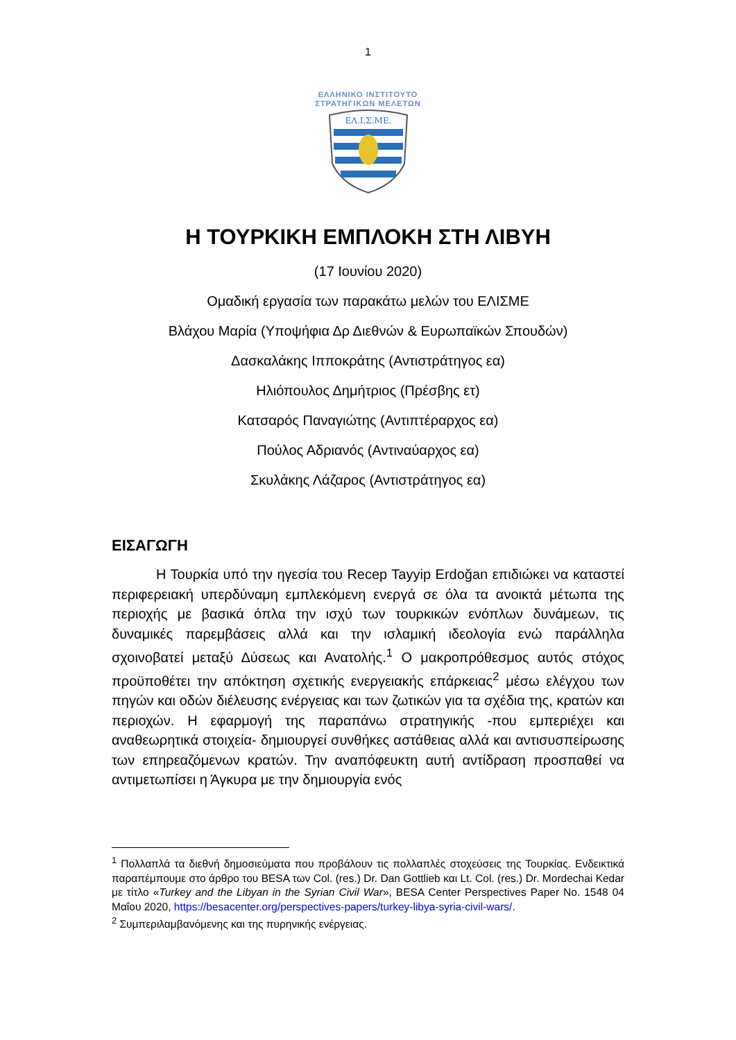1
ΕΛΛΗΝΙΚΟ ΙΝΣΤΙΤΟΥΤΟ
ΣΤΡΑΤΗΓΙΚΩΝ ΜΕΛΕΤΩΝ
ΕΛ.Ι.Σ.ΜΕ.
Η ΤΟΥΡΚΙΚΗ ΕΜΠΛΟΚΗ ΣΤΗ ΛΙΒΥΗ
(17 Ιουνίου 2020)
Ομαδική εργασία των παρακάτω μελών του ΕΛΙΣΜΕ
Βλάχου Μαρία (Υποψήφια Δρ Διεθνών & Ευρωπαϊκών Σπουδών)
Δασκαλάκης Ιπποκράτης (Αντιστράτηγος εα)
Ηλιόπουλος Δημήτριος (Πρέσβης ετ)
Κατσαρός Παναγιώτης (Αντιπτέραρχος εα)
Πούλος Αδριανός (Αντιναύαρχος εα)
Σκυλάκης Λάζαρος (Αντιστράτηγος εα)
ΕΙΣΑΓΩΓΗ
Η Τουρκία υπό την ηγεσία του Recep Tayyip Erdoğan επιδιώκει να καταστεί περιφερειακή υπερδύναμη εμπλεκόμενη ενεργά σε όλα τα ανοικτά μέτωπα της περιοχής με βασικά όπλα την ισχύ των τουρκικών ενόπλων δυνάμεων, τις δυναμικές παρεμβάσεις αλλά και την ισλαμική ιδεολογία ενώ παράλληλα σχοινοβατεί μεταξύ Δύσεως και Ανατολής.<sup>1</sup> Ο μακροπρόθεσμος αυτός στόχος προϋποθέτει την απόκτηση σχετικής ενεργειακής επάρκειας<sup>2</sup> μέσω ελέγχου των πηγών και οδών διέλευσης ενέργειας και των ζωτικών για τα σχέδια της, κρατών και περιοχών. Η εφαρμογή της παραπάνω στρατηγικής -που εμπεριέχει και αναθεωρητικά στοιχεία- δημιουργεί συνθήκες αστάθειας αλλά και αντισυσπείρωσης των επηρεαζόμενων κρατών. Την αναπόφευκτη αυτή αντίδραση προσπαθεί να αντιμετωπίσει η Άγκυρα με την δημιουργία ενός
<sup>1</sup> Πολλαπλά τα διεθνή δημοσιεύματα που προβάλουν τις πολλαπλές στοχεύσεις της Τουρκίας. Ενδεικτικά παραπέμπουμε στο άρθρο του BESA των Col. (res.) Dr. Dan Gottlieb και Lt. Col. (res.) Dr. Mordechai Kedar με τίτλο «Turkey and the Libyan in the Syrian Civil War», BESA Center Perspectives Paper No. 1548 04 Μαΐου 2020, https://besacenter.org/perspectives-papers/turkey-libya-syria-civil-wars/.
<sup>2</sup> Συμπεριλαμβανόμενης και της πυρηνικής ενέργειας.